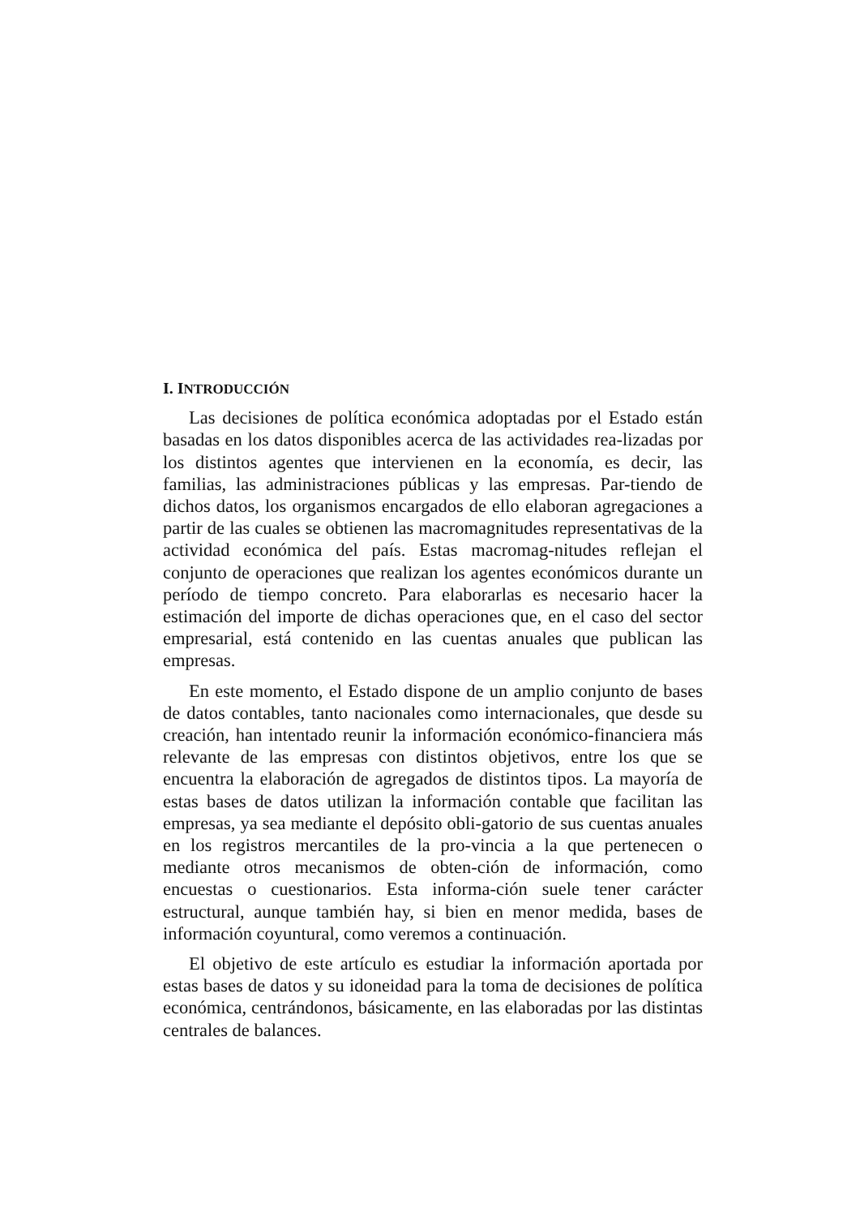I. INTRODUCCIÓN
Las decisiones de política económica adoptadas por el Estado están basadas en los datos disponibles acerca de las actividades rea-lizadas por los distintos agentes que intervienen en la economía, es decir, las familias, las administraciones públicas y las empresas. Par-tiendo de dichos datos, los organismos encargados de ello elaboran agregaciones a partir de las cuales se obtienen las macromagnitudes representativas de la actividad económica del país. Estas macromag-nitudes reflejan el conjunto de operaciones que realizan los agentes económicos durante un período de tiempo concreto. Para elaborarlas es necesario hacer la estimación del importe de dichas operaciones que, en el caso del sector empresarial, está contenido en las cuentas anuales que publican las empresas.
En este momento, el Estado dispone de un amplio conjunto de bases de datos contables, tanto nacionales como internacionales, que desde su creación, han intentado reunir la información económico-financiera más relevante de las empresas con distintos objetivos, entre los que se encuentra la elaboración de agregados de distintos tipos. La mayoría de estas bases de datos utilizan la información contable que facilitan las empresas, ya sea mediante el depósito obli-gatorio de sus cuentas anuales en los registros mercantiles de la pro-vincia a la que pertenecen o mediante otros mecanismos de obten-ción de información, como encuestas o cuestionarios. Esta informa-ción suele tener carácter estructural, aunque también hay, si bien en menor medida, bases de información coyuntural, como veremos a continuación.
El objetivo de este artículo es estudiar la información aportada por estas bases de datos y su idoneidad para la toma de decisiones de política económica, centrándonos, básicamente, en las elaboradas por las distintas centrales de balances.